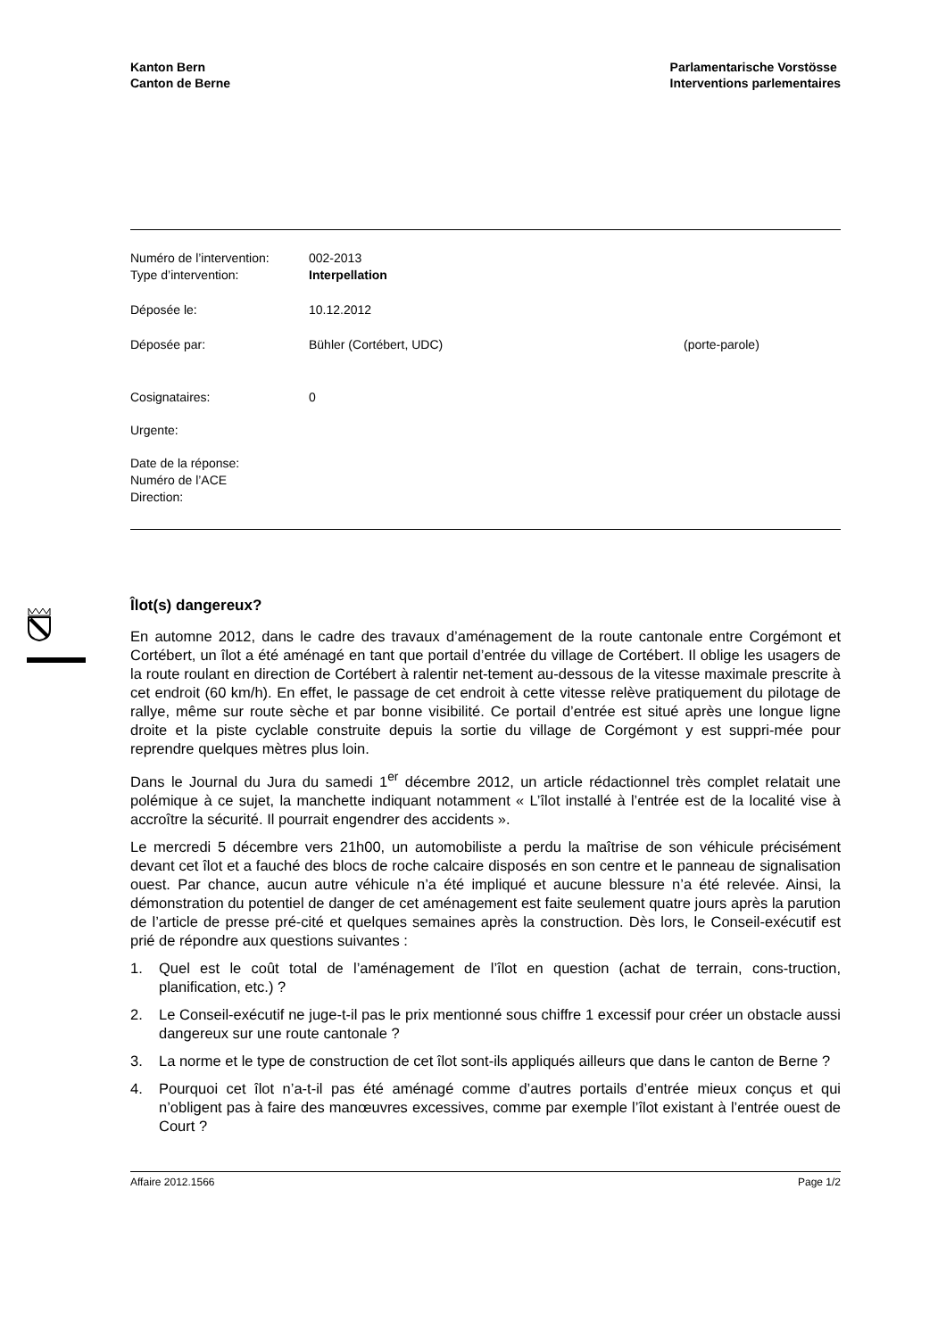Kanton Bern
Canton de Berne
Parlamentarische Vorstösse
Interventions parlementaires
| Numéro de l’intervention: | 002-2013 | |
| Type d’intervention: | Interpellation | |
| Déposée le: | 10.12.2012 | |
| Déposée par: | Bühler (Cortébert, UDC) | (porte-parole) |
| Cosignataires: | 0 | |
| Urgente: | | |
| Date de la réponse: | | |
| Numéro de l’ACE | | |
| Direction: | | |
Îlot(s) dangereux?
En automne 2012, dans le cadre des travaux d’aménagement de la route cantonale entre Corgémont et Cortébert, un îlot a été aménagé en tant que portail d’entrée du village de Cortébert. Il oblige les usagers de la route roulant en direction de Cortébert à ralentir net-tement au-dessous de la vitesse maximale prescrite à cet endroit (60 km/h). En effet, le passage de cet endroit à cette vitesse relève pratiquement du pilotage de rallye, même sur route sèche et par bonne visibilité. Ce portail d’entrée est situé après une longue ligne droite et la piste cyclable construite depuis la sortie du village de Corgémont y est suppri-mée pour reprendre quelques mètres plus loin.
Dans le Journal du Jura du samedi 1<sup>er</sup> décembre 2012, un article rédactionnel très complet relatait une polémique à ce sujet, la manchette indiquant notamment « L’îlot installé à l’entrée est de la localité vise à accroître la sécurité. Il pourrait engendrer des accidents ».
Le mercredi 5 décembre vers 21h00, un automobiliste a perdu la maîtrise de son véhicule précisément devant cet îlot et a fauché des blocs de roche calcaire disposés en son centre et le panneau de signalisation ouest. Par chance, aucun autre véhicule n’a été impliqué et aucune blessure n’a été relevée. Ainsi, la démonstration du potentiel de danger de cet aménagement est faite seulement quatre jours après la parution de l’article de presse pré-cité et quelques semaines après la construction. Dès lors, le Conseil-exécutif est prié de répondre aux questions suivantes :
1. Quel est le coût total de l’aménagement de l’îlot en question (achat de terrain, cons-truction, planification, etc.) ?
2. Le Conseil-exécutif ne juge-t-il pas le prix mentionné sous chiffre 1 excessif pour créer un obstacle aussi dangereux sur une route cantonale ?
3. La norme et le type de construction de cet îlot sont-ils appliqués ailleurs que dans le canton de Berne ?
4. Pourquoi cet îlot n’a-t-il pas été aménagé comme d’autres portails d’entrée mieux conçus et qui n’obligent pas à faire des manœuvres excessives, comme par exemple l’îlot existant à l’entrée ouest de Court ?
Affaire 2012.1566 Page 1/2